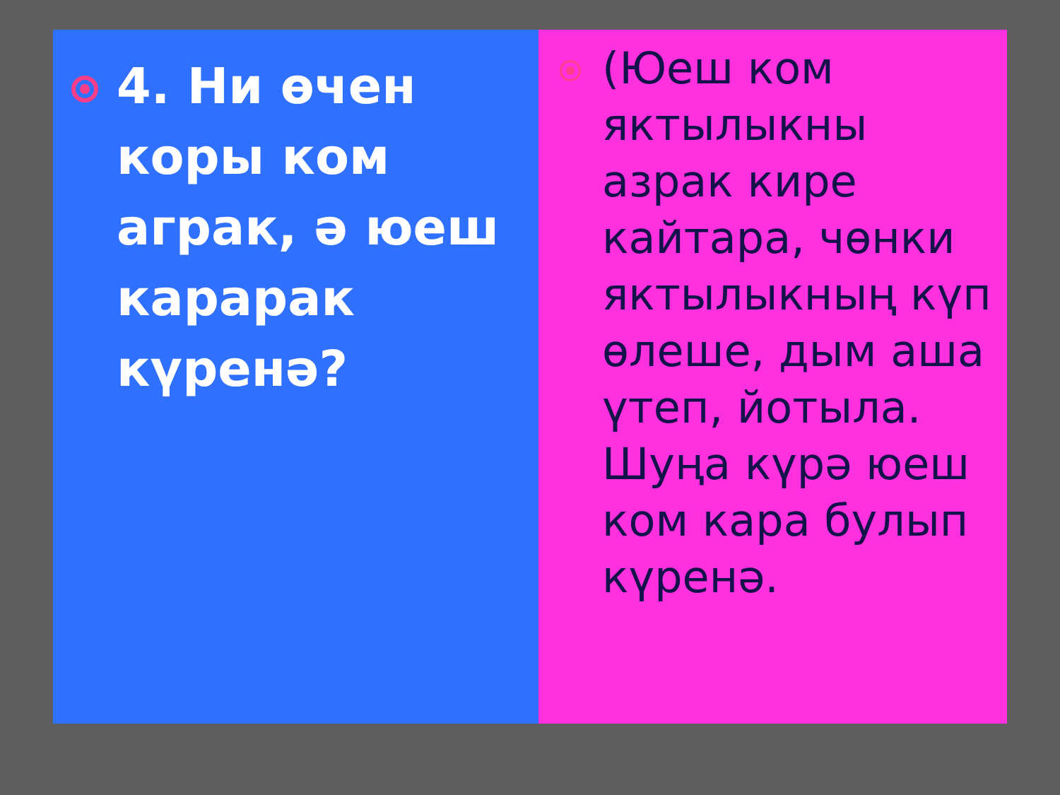4. Ни өчен коры ком аграк, ә юеш карарак күренә?
(Юеш ком яктылыкны азрак кире кайтара, чөнки яктылыкның күп өлеше, дым аша үтеп, йотыла. Шуңа күрә юеш ком кара булып күренә.